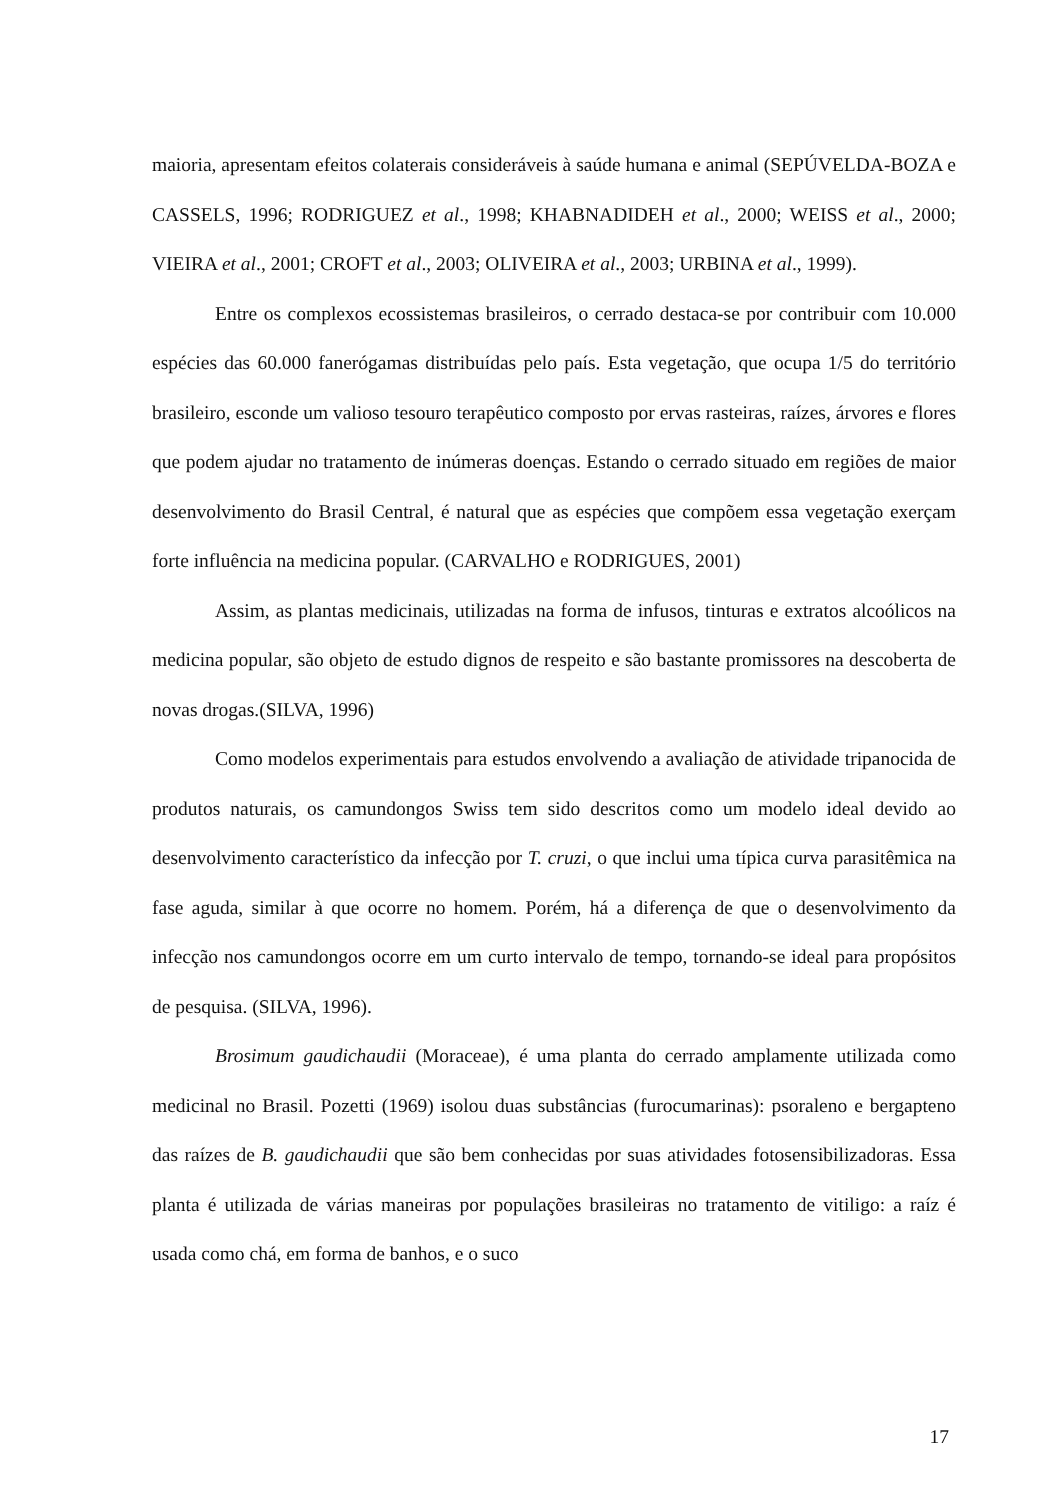maioria, apresentam efeitos colaterais consideráveis à saúde humana e animal (SEPÚVELDA-BOZA e CASSELS, 1996; RODRIGUEZ et al., 1998; KHABNADIDEH et al., 2000; WEISS et al., 2000; VIEIRA et al., 2001; CROFT et al., 2003; OLIVEIRA et al., 2003; URBINA et al., 1999).
Entre os complexos ecossistemas brasileiros, o cerrado destaca-se por contribuir com 10.000 espécies das 60.000 fanerógamas distribuídas pelo país. Esta vegetação, que ocupa 1/5 do território brasileiro, esconde um valioso tesouro terapêutico composto por ervas rasteiras, raízes, árvores e flores que podem ajudar no tratamento de inúmeras doenças. Estando o cerrado situado em regiões de maior desenvolvimento do Brasil Central, é natural que as espécies que compõem essa vegetação exerçam forte influência na medicina popular. (CARVALHO e RODRIGUES, 2001)
Assim, as plantas medicinais, utilizadas na forma de infusos, tinturas e extratos alcoólicos na medicina popular, são objeto de estudo dignos de respeito e são bastante promissores na descoberta de novas drogas.(SILVA, 1996)
Como modelos experimentais para estudos envolvendo a avaliação de atividade tripanocida de produtos naturais, os camundongos Swiss tem sido descritos como um modelo ideal devido ao desenvolvimento característico da infecção por T. cruzi, o que inclui uma típica curva parasitêmica na fase aguda, similar à que ocorre no homem. Porém, há a diferença de que o desenvolvimento da infecção nos camundongos ocorre em um curto intervalo de tempo, tornando-se ideal para propósitos de pesquisa. (SILVA, 1996).
Brosimum gaudichaudii (Moraceae), é uma planta do cerrado amplamente utilizada como medicinal no Brasil. Pozetti (1969) isolou duas substâncias (furocumarinas): psoraleno e bergapteno das raízes de B. gaudichaudii que são bem conhecidas por suas atividades fotosensibilizadoras. Essa planta é utilizada de várias maneiras por populações brasileiras no tratamento de vitiligo: a raíz é usada como chá, em forma de banhos, e o suco
17